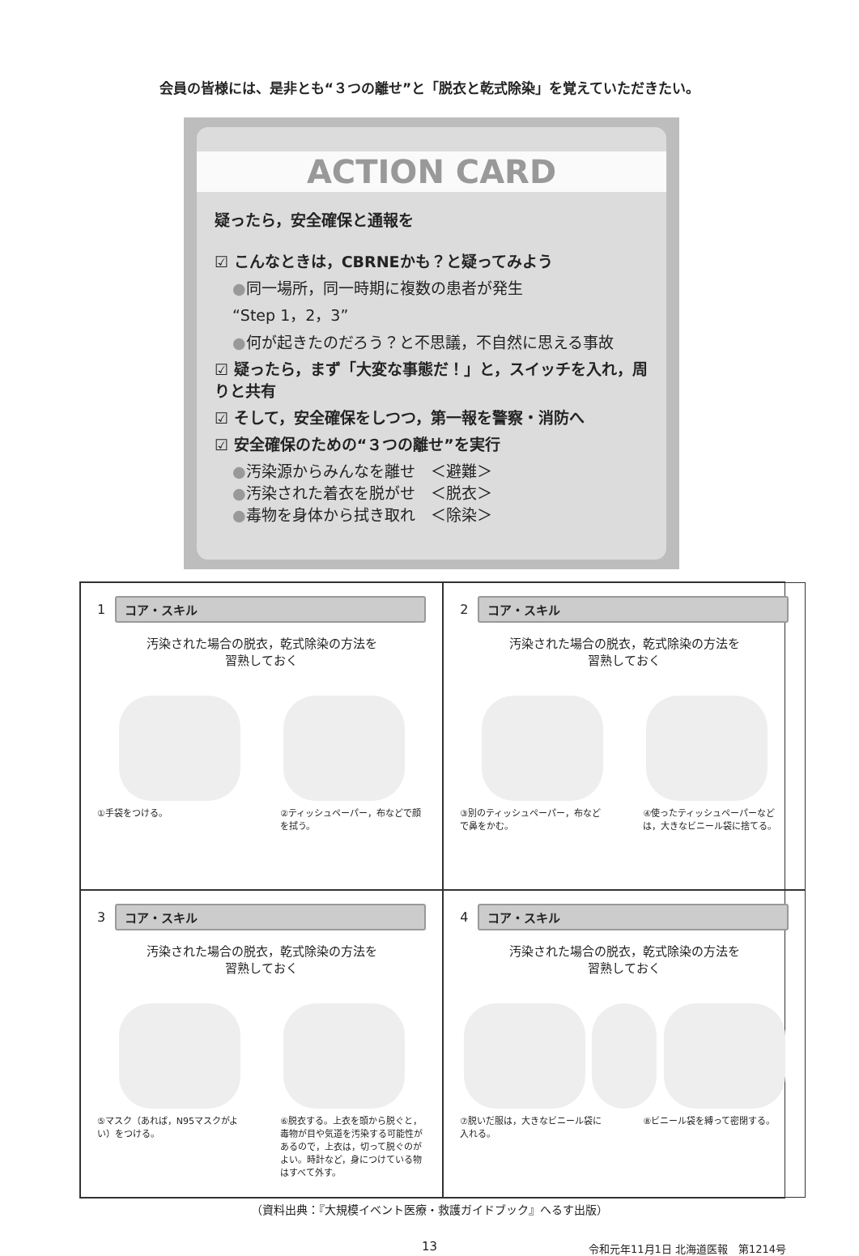会員の皆様には、是非とも“３つの離せ”と「脱衣と乾式除染」を覚えていただきたい。
ACTION CARD
疑ったら，安全確保と通報を
☑ こんなときは，CBRNEかも？と疑ってみよう
●同一場所，同一時期に複数の患者が発生
“Step 1，2，3”
●何が起きたのだろう？と不思議，不自然に思える事故
☑ 疑ったら，まず「大変な事態だ！」と，スイッチを入れ，周りと共有
☑ そして，安全確保をしつつ，第一報を警察・消防へ
☑ 安全確保のための“３つの離せ”を実行
●汚染源からみんなを離せ　＜避難＞
●汚染された着衣を脱がせ　＜脱衣＞
●毒物を身体から拭き取れ　＜除染＞
1
コア・スキル
汚染された場合の脱衣，乾式除染の方法を
習熟しておく
①手袋をつける。 ②ティッシュペーパー，布などで顔を拭う。
2
コア・スキル
汚染された場合の脱衣，乾式除染の方法を
習熟しておく
③別のティッシュペーパー，布などで鼻をかむ。
④使ったティッシュペーパーなどは，大きなビニール袋に捨てる。
3
コア・スキル
汚染された場合の脱衣，乾式除染の方法を
習熟しておく
⑤マスク（あれば，N95マスクがよい）をつける。
⑥脱衣する。上衣を頭から脱ぐと，毒物が目や気道を汚染する可能性があるので，上衣は，切って脱ぐのがよい。時計など，身につけている物はすべて外す。
4
コア・スキル
汚染された場合の脱衣，乾式除染の方法を
習熟しておく
⑦脱いだ服は，大きなビニール袋に入れる。
⑧ビニール袋を縛って密閉する。
（資料出典：『大規模イベント医療・救護ガイドブック』へるす出版）
13
令和元年11月1日 北海道医報　第1214号